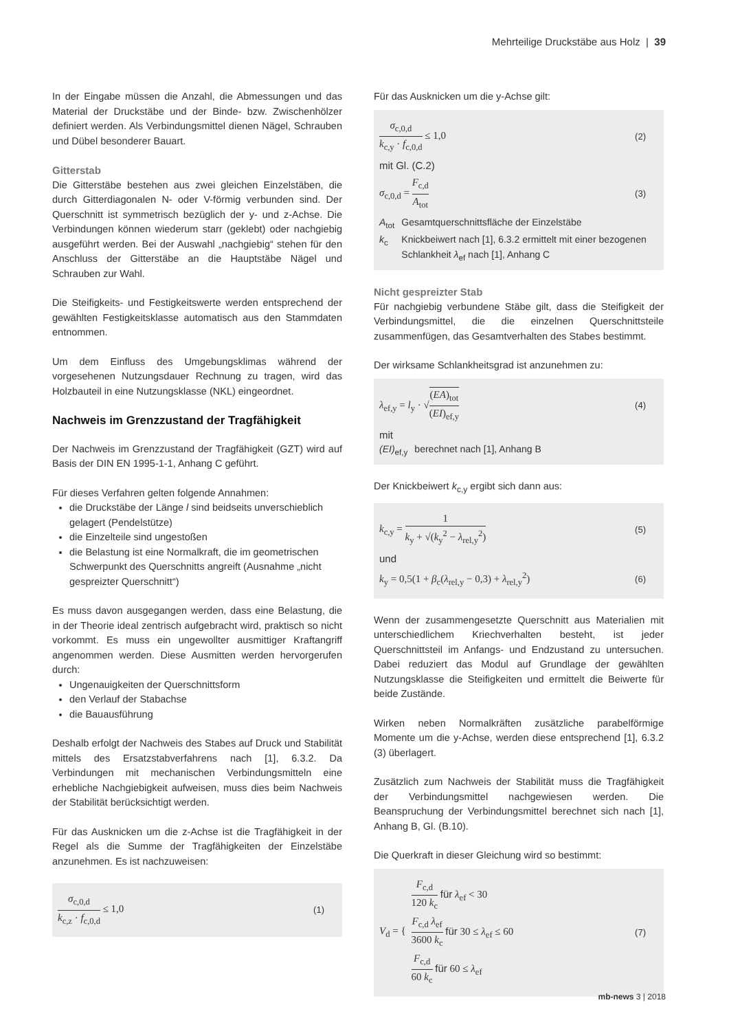Mehrteilige Druckstäbe aus Holz | 39
In der Eingabe müssen die Anzahl, die Abmessungen und das Material der Druckstäbe und der Binde- bzw. Zwischenhölzer definiert werden. Als Verbindungsmittel dienen Nägel, Schrauben und Dübel besonderer Bauart.
Gitterstab
Die Gitterstäbe bestehen aus zwei gleichen Einzelstäben, die durch Gitterdiagonalen N- oder V-förmig verbunden sind. Der Querschnitt ist symmetrisch bezüglich der y- und z-Achse. Die Verbindungen können wiederum starr (geklebt) oder nachgiebig ausgeführt werden. Bei der Auswahl „nachgiebig“ stehen für den Anschluss der Gitterstäbe an die Hauptstäbe Nägel und Schrauben zur Wahl.
Die Steifigkeits- und Festigkeitswerte werden entsprechend der gewählten Festigkeitsklasse automatisch aus den Stammdaten entnommen.
Um dem Einfluss des Umgebungsklimas während der vorgesehenen Nutzungsdauer Rechnung zu tragen, wird das Holzbauteil in eine Nutzungsklasse (NKL) eingeordnet.
Nachweis im Grenzzustand der Tragfähigkeit
Der Nachweis im Grenzzustand der Tragfähigkeit (GZT) wird auf Basis der DIN EN 1995-1-1, Anhang C geführt.
Für dieses Verfahren gelten folgende Annahmen:
die Druckstäbe der Länge l sind beidseits unverschieblich gelagert (Pendelstütze)
die Einzelteile sind ungestoßen
die Belastung ist eine Normalkraft, die im geometrischen Schwerpunkt des Querschnitts angreift (Ausnahme „nicht gespreizter Querschnitt“)
Es muss davon ausgegangen werden, dass eine Belastung, die in der Theorie ideal zentrisch aufgebracht wird, praktisch so nicht vorkommt. Es muss ein ungewollter ausmittiger Kraftangriff angenommen werden. Diese Ausmitten werden hervorgerufen durch:
Ungenauigkeiten der Querschnittsform
den Verlauf der Stabachse
die Bauausführung
Deshalb erfolgt der Nachweis des Stabes auf Druck und Stabilität mittels des Ersatzstabverfahrens nach [1], 6.3.2. Da Verbindungen mit mechanischen Verbindungsmitteln eine erhebliche Nachgiebigkeit aufweisen, muss dies beim Nachweis der Stabilität berücksichtigt werden.
Für das Ausknicken um die z-Achse ist die Tragfähigkeit in der Regel als die Summe der Tragfähigkeiten der Einzelstäbe anzunehmen. Es ist nachzuweisen:
σ<sub>c,0,d</sub> k<sub>c,z</sub> · f<sub>c,0,d</sub> ≤ 1,0
(1)
Für das Ausknicken um die y-Achse gilt:
σ<sub>c,0,d</sub> k<sub>c,y</sub> · f<sub>c,0,d</sub> ≤ 1,0
(2)
mit Gl. (C.2)
σ<sub>c,0,d</sub> = F<sub>c,d</sub> A<sub>tot</sub>
(3)
| A<sub>tot</sub> | Gesamtquerschnittsfläche der Einzelstäbe |
| k<sub>c</sub> | Knickbeiwert nach [1], 6.3.2 ermittelt mit einer bezogenen Schlankheit λ<sub>ef</sub> nach [1], Anhang C |
Nicht gespreizter Stab
Für nachgiebig verbundene Stäbe gilt, dass die Steifigkeit der Verbindungsmittel, die die einzelnen Querschnittsteile zusammenfügen, das Gesamtverhalten des Stabes bestimmt.
Der wirksame Schlankheitsgrad ist anzunehmen zu:
λ<sub>ef,y</sub> = l<sub>y</sub> · √(EA)<sub>tot</sub> (EI)<sub>ef,y</sub>
(4)
mit
| (EI)<sub>ef,y</sub> | berechnet nach [1], Anhang B |
Der Knickbeiwert k<sub>c,y</sub> ergibt sich dann aus:
k<sub>c,y</sub> = 1 k<sub>y</sub> + √(k<sub>y</sub><sup>2</sup> − λ<sub>rel,y</sub><sup>2</sup>)
(5)
und
k<sub>y</sub> = 0,5(1 + β<sub>c</sub>(λ<sub>rel,y</sub> − 0,3) + λ<sub>rel,y</sub><sup>2</sup>)
(6)
Wenn der zusammengesetzte Querschnitt aus Materialien mit unterschiedlichem Kriechverhalten besteht, ist jeder Querschnittsteil im Anfangs- und Endzustand zu untersuchen. Dabei reduziert das Modul auf Grundlage der gewählten Nutzungsklasse die Steifigkeiten und ermittelt die Beiwerte für beide Zustände.
Wirken neben Normalkräften zusätzliche parabelförmige Momente um die y-Achse, werden diese entsprechend [1], 6.3.2 (3) überlagert.
Zusätzlich zum Nachweis der Stabilität muss die Tragfähigkeit der Verbindungsmittel nachgewiesen werden. Die Beanspruchung der Verbindungsmittel berechnet sich nach [1], Anhang B, Gl. (B.10).
Die Querkraft in dieser Gleichung wird so bestimmt:
V<sub>d</sub> = {
F<sub>c,d</sub> 120 k<sub>c</sub> für λ<sub>ef</sub> < 30
F<sub>c,d</sub> λ<sub>ef</sub> 3600 k<sub>c</sub> für 30 ≤ λ<sub>ef</sub> ≤ 60
F<sub>c,d</sub> 60 k<sub>c</sub> für 60 ≤ λ<sub>ef</sub>
(7)
mb-news 3 | 2018